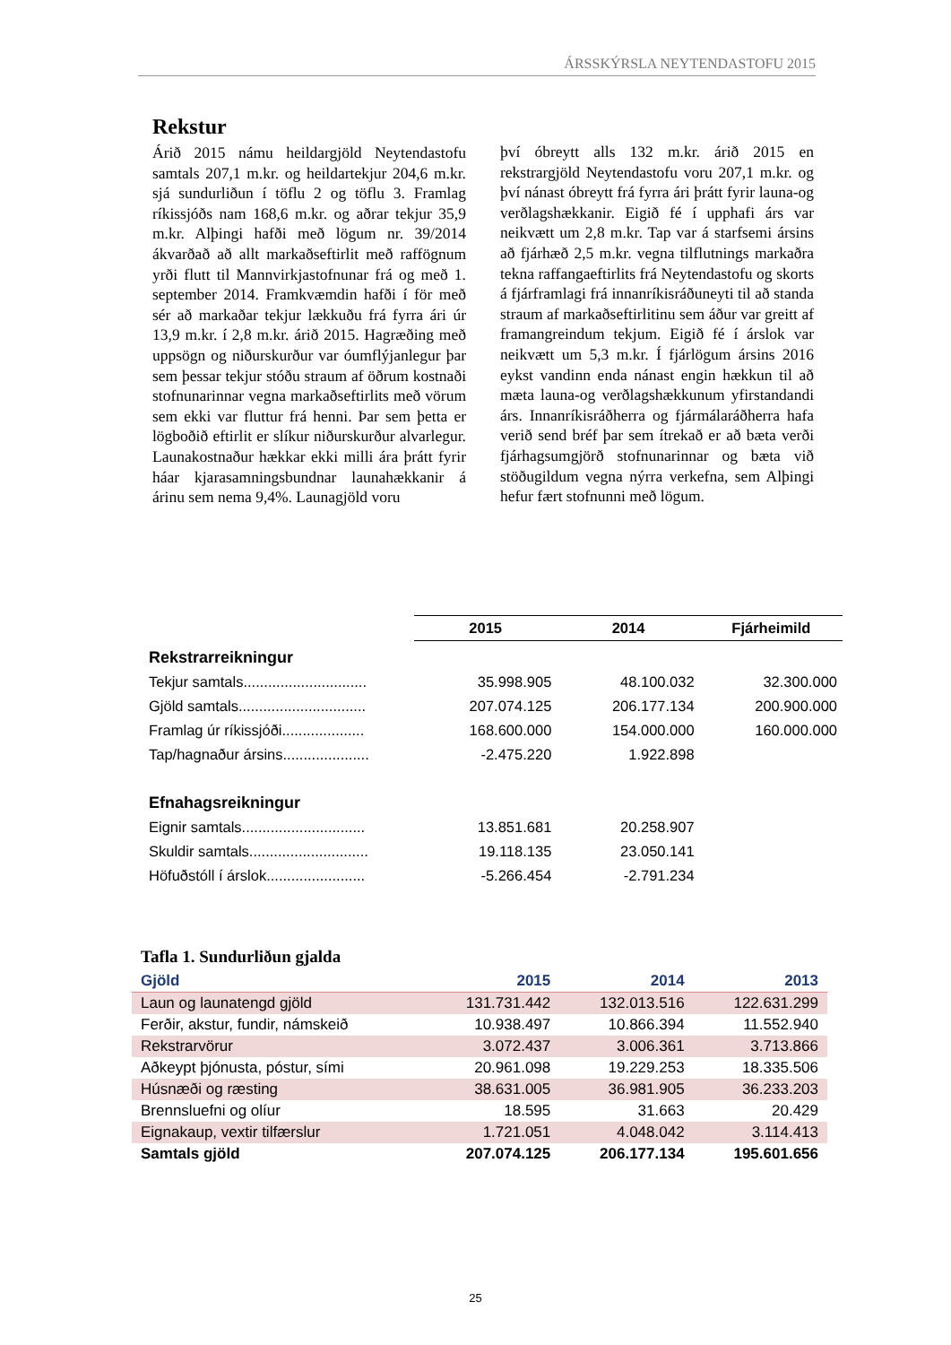ÁRSSKÝRSLA NEYTENDASTOFU 2015
Rekstur
Árið 2015 námu heildargjöld Neytendastofu samtals 207,1 m.kr. og heildartekjur 204,6 m.kr. sjá sundurliðun í töflu 2 og töflu 3. Framlag ríkissjóðs nam 168,6 m.kr. og aðrar tekjur 35,9 m.kr. Alþingi hafði með lögum nr. 39/2014 ákvarðað að allt markaðseftirlit með raffögnum yrði flutt til Mannvirkjastofnunar frá og með 1. september 2014. Framkvæmdin hafði í för með sér að markaðar tekjur lækkuðu frá fyrra ári úr 13,9 m.kr. í 2,8 m.kr. árið 2015. Hagræðing með uppsögn og niðurskurður var óumflýjanlegur þar sem þessar tekjur stóðu straum af öðrum kostnaði stofnunarinnar vegna markaðseftirlits með vörum sem ekki var fluttur frá henni. Þar sem þetta er lögboðið eftirlit er slíkur niðurskurður alvarlegur. Launakostnaður hækkar ekki milli ára þrátt fyrir háar kjarasamningsbundnar launahækkanir á árinu sem nema 9,4%. Launagjöld voru
því óbreytt alls 132 m.kr. árið 2015 en rekstrargjöld Neytendastofu voru 207,1 m.kr. og því nánast óbreytt frá fyrra ári þrátt fyrir launa-og verðlagshækkanir. Eigið fé í upphafi árs var neikvætt um 2,8 m.kr. Tap var á starfsemi ársins að fjárhæð 2,5 m.kr. vegna tilflutnings markaðra tekna raffangaeftirlits frá Neytendastofu og skorts á fjárframlagi frá innanríkisráðuneyti til að standa straum af markaðseftirlitinu sem áður var greitt af framangreindum tekjum. Eigið fé í árslok var neikvætt um 5,3 m.kr. Í fjárlögum ársins 2016 eykst vandinn enda nánast engin hækkun til að mæta launa-og verðlagshækkunum yfirstandandi árs. Innanríkisráðherra og fjármálaráðherra hafa verið send bréf þar sem ítrekað er að bæta verði fjárhagsumgjörð stofnunarinnar og bæta við stöðugildum vegna nýrra verkefna, sem Alþingi hefur fært stofnunni með lögum.
| | 2015 | 2014 | Fjárheimild |
| Rekstrarreikningur | | | |
| Tekjur samtals.............................. | 35.998.905 | 48.100.032 | 32.300.000 |
| Gjöld samtals............................... | 207.074.125 | 206.177.134 | 200.900.000 |
| Framlag úr ríkissjóði.................... | 168.600.000 | 154.000.000 | 160.000.000 |
| Tap/hagnaður ársins..................... | -2.475.220 | 1.922.898 | |
| Efnahagsreikningur | | | |
| Eignir samtals.............................. | 13.851.681 | 20.258.907 | |
| Skuldir samtals............................. | 19.118.135 | 23.050.141 | |
| Höfuðstóll í árslok........................ | -5.266.454 | -2.791.234 | |
Tafla 1. Sundurliðun gjalda
| Gjöld | 2015 | 2014 | 2013 |
| --- | --- | --- | --- |
| Laun og launatengd gjöld | 131.731.442 | 132.013.516 | 122.631.299 |
| Ferðir, akstur, fundir, námskeið | 10.938.497 | 10.866.394 | 11.552.940 |
| Rekstrarvörur | 3.072.437 | 3.006.361 | 3.713.866 |
| Aðkeypt þjónusta, póstur, sími | 20.961.098 | 19.229.253 | 18.335.506 |
| Húsnæði og ræsting | 38.631.005 | 36.981.905 | 36.233.203 |
| Brennsluefni og olíur | 18.595 | 31.663 | 20.429 |
| Eignakaup, vextir tilfærslur | 1.721.051 | 4.048.042 | 3.114.413 |
| Samtals gjöld | 207.074.125 | 206.177.134 | 195.601.656 |
25